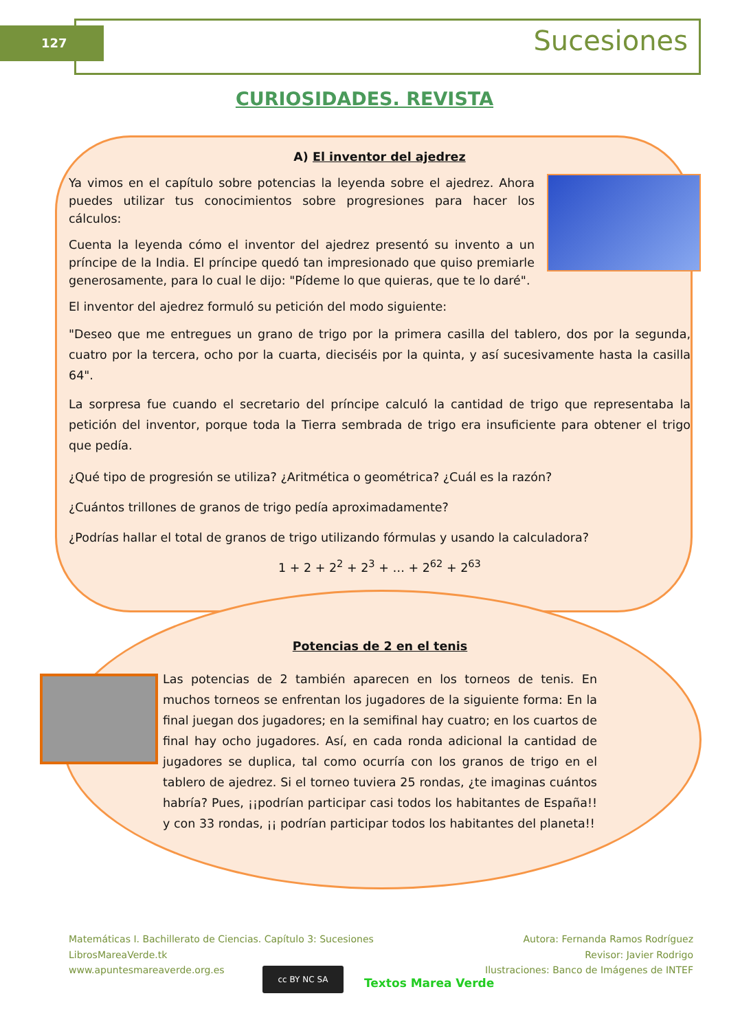127 Sucesiones
CURIOSIDADES. REVISTA
A) El inventor del ajedrez
Ya vimos en el capítulo sobre potencias la leyenda sobre el ajedrez. Ahora puedes utilizar tus conocimientos sobre progresiones para hacer los cálculos:
Cuenta la leyenda cómo el inventor del ajedrez presentó su invento a un príncipe de la India. El príncipe quedó tan impresionado que quiso premiarle generosamente, para lo cual le dijo: "Pídeme lo que quieras, que te lo daré".
El inventor del ajedrez formuló su petición del modo siguiente:
"Deseo que me entregues un grano de trigo por la primera casilla del tablero, dos por la segunda, cuatro por la tercera, ocho por la cuarta, dieciséis por la quinta, y así sucesivamente hasta la casilla 64".
La sorpresa fue cuando el secretario del príncipe calculó la cantidad de trigo que representaba la petición del inventor, porque toda la Tierra sembrada de trigo era insuficiente para obtener el trigo que pedía.
¿Qué tipo de progresión se utiliza? ¿Aritmética o geométrica? ¿Cuál es la razón?
¿Cuántos trillones de granos de trigo pedía aproximadamente?
¿Podrías hallar el total de granos de trigo utilizando fórmulas y usando la calculadora?
1 + 2 + 2<sup>2</sup> + 2<sup>3</sup> + … + 2<sup>62</sup> + 2<sup>63</sup>
Potencias de 2 en el tenis
Las potencias de 2 también aparecen en los torneos de tenis. En muchos torneos se enfrentan los jugadores de la siguiente forma: En la final juegan dos jugadores; en la semifinal hay cuatro; en los cuartos de final hay ocho jugadores. Así, en cada ronda adicional la cantidad de jugadores se duplica, tal como ocurría con los granos de trigo en el tablero de ajedrez. Si el torneo tuviera 25 rondas, ¿te imaginas cuántos habría? Pues, ¡¡podrían participar casi todos los habitantes de España!! y con 33 rondas, ¡¡ podrían participar todos los habitantes del planeta!!
Matemáticas I. Bachillerato de Ciencias. Capítulo 3: Sucesiones
LibrosMareaVerde.tk
www.apuntesmareaverde.org.es
Autora: Fernanda Ramos Rodríguez
Revisor: Javier Rodrigo
Ilustraciones: Banco de Imágenes de INTEF
cc BY NC SA
Textos Marea Verde